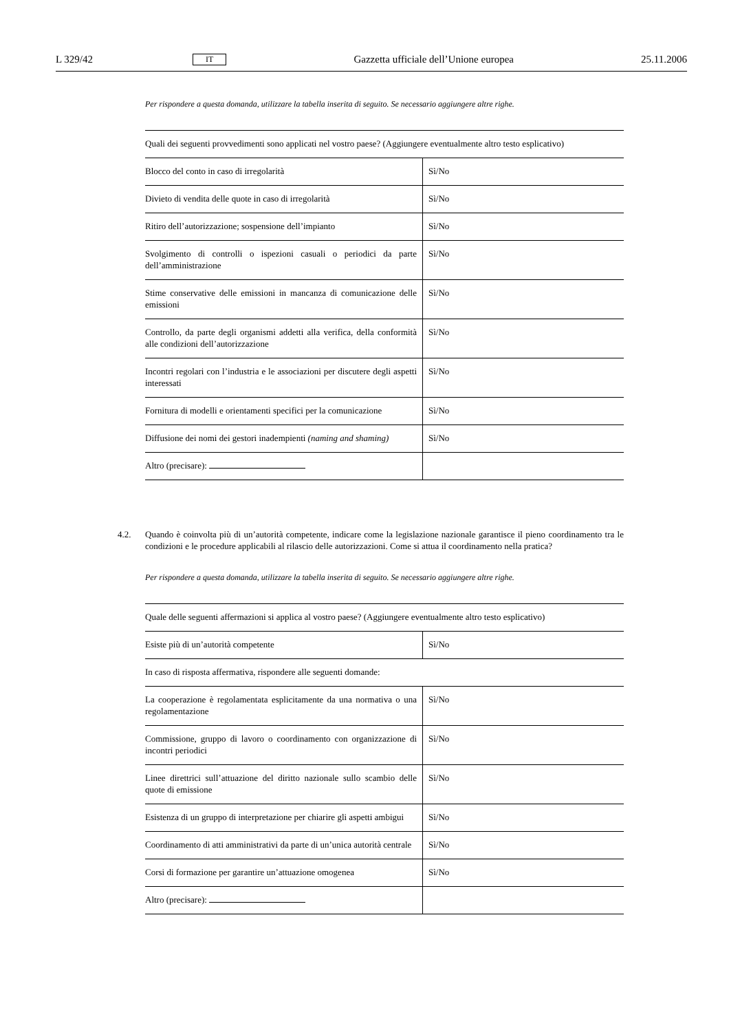L 329/42 IT Gazzetta ufficiale dell’Unione europea 25.11.2006
Per rispondere a questa domanda, utilizzare la tabella inserita di seguito. Se necessario aggiungere altre righe.
| Quali dei seguenti provvedimenti sono applicati nel vostro paese? (Aggiungere eventualmente altro testo esplicativo) | |
| Blocco del conto in caso di irregolarità | Sì/No |
| Divieto di vendita delle quote in caso di irregolarità | Sì/No |
| Ritiro dell’autorizzazione; sospensione dell’impianto | Sì/No |
| Svolgimento di controlli o ispezioni casuali o periodici da parte dell’amministrazione | Sì/No |
| Stime conservative delle emissioni in mancanza di comunicazione delle emissioni | Sì/No |
| Controllo, da parte degli organismi addetti alla verifica, della conformità alle condizioni dell’autorizzazione | Sì/No |
| Incontri regolari con l’industria e le associazioni per discutere degli aspetti interessati | Sì/No |
| Fornitura di modelli e orientamenti specifici per la comunicazione | Sì/No |
| Diffusione dei nomi dei gestori inadempienti (naming and shaming) | Sì/No |
| Altro (precisare): | |
4.2. Quando è coinvolta più di un’autorità competente, indicare come la legislazione nazionale garantisce il pieno coordinamento tra le condizioni e le procedure applicabili al rilascio delle autorizzazioni. Come si attua il coordinamento nella pratica?
Per rispondere a questa domanda, utilizzare la tabella inserita di seguito. Se necessario aggiungere altre righe.
| Quale delle seguenti affermazioni si applica al vostro paese? (Aggiungere eventualmente altro testo esplicativo) | |
| Esiste più di un’autorità competente | Sì/No |
| In caso di risposta affermativa, rispondere alle seguenti domande: | |
| La cooperazione è regolamentata esplicitamente da una normativa o una regolamentazione | Sì/No |
| Commissione, gruppo di lavoro o coordinamento con organizzazione di incontri periodici | Sì/No |
| Linee direttrici sull’attuazione del diritto nazionale sullo scambio delle quote di emissione | Sì/No |
| Esistenza di un gruppo di interpretazione per chiarire gli aspetti ambigui | Sì/No |
| Coordinamento di atti amministrativi da parte di un’unica autorità centrale | Sì/No |
| Corsi di formazione per garantire un’attuazione omogenea | Sì/No |
| Altro (precisare): | |